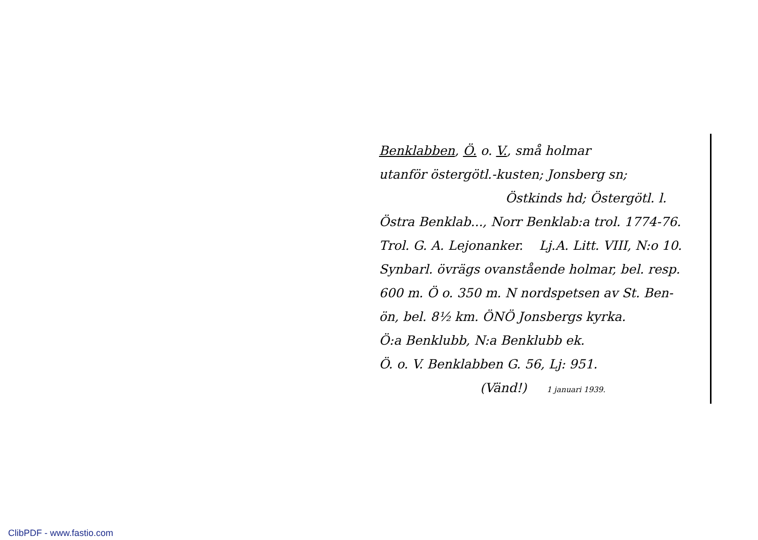Benklabben, Ö. o. V., små holmar
utanför östergötl.-kusten; Jonsberg sn;
Östkinds hd; Östergötl. l.
Östra Benklab..., Norr Benklab:a trol. 1774-76.
Trol. G. A. Lejonanker. Lj.A. Litt. VIII, N:o 10.
Synbarl. övrägs ovanstående holmar, bel. resp.
600 m. Ö o. 350 m. N nordspetsen av St. Ben-
ön, bel. 8½ km. ÖNÖ Jonsbergs kyrka.
Ö:a Benklubb, N:a Benklubb ek.
Ö. o. V. Benklabben G. 56, Lj: 951.
(Vänd!) 1 januari 1939.
ClibPDF - www.fastio.com